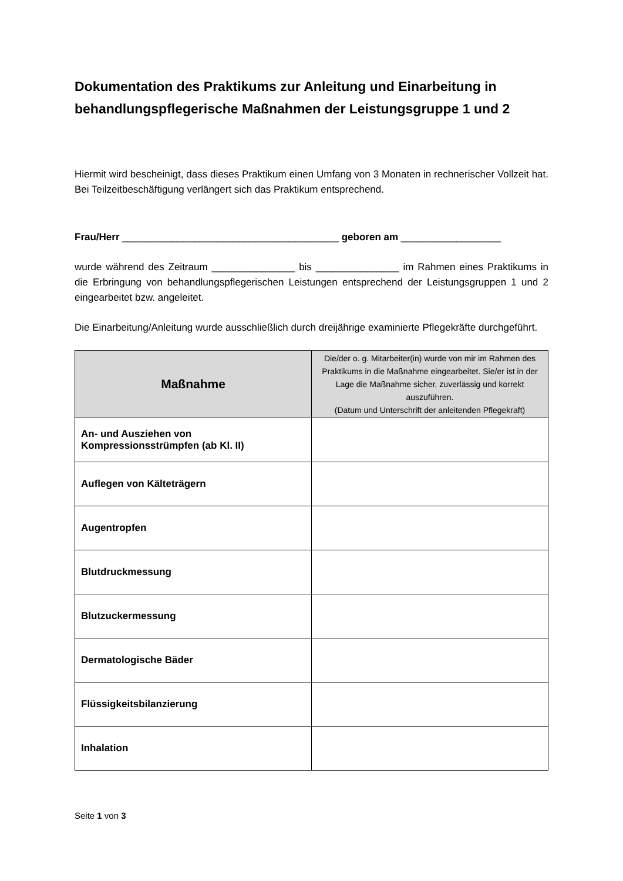Dokumentation des Praktikums zur Anleitung und Einarbeitung in behandlungspflegerische Maßnahmen der Leistungsgruppe 1 und 2
Hiermit wird bescheinigt, dass dieses Praktikum einen Umfang von 3 Monaten in rechnerischer Vollzeit hat. Bei Teilzeitbeschäftigung verlängert sich das Praktikum entsprechend.
Frau/Herr _______________________________________ geboren am __________________
wurde während des Zeitraum _______________ bis _______________ im Rahmen eines Praktikums in die Erbringung von behandlungspflegerischen Leistungen entsprechend der Leistungsgruppen 1 und 2 eingearbeitet bzw. angeleitet.
Die Einarbeitung/Anleitung wurde ausschließlich durch dreijährige examinierte Pflegekräfte durchgeführt.
| Maßnahme | Die/der o. g. Mitarbeiter(in) wurde von mir im Rahmen des Praktikums in die Maßnahme eingearbeitet. Sie/er ist in der Lage die Maßnahme sicher, zuverlässig und korrekt auszuführen. (Datum und Unterschrift der anleitenden Pflegekraft) |
| --- | --- |
| An- und Ausziehen von Kompressionsstrümpfen (ab Kl. II) | |
| Auflegen von Kälteträgern | |
| Augentropfen | |
| Blutdruckmessung | |
| Blutzuckermessung | |
| Dermatologische Bäder | |
| Flüssigkeitsbilanzierung | |
| Inhalation | |
Seite 1 von 3